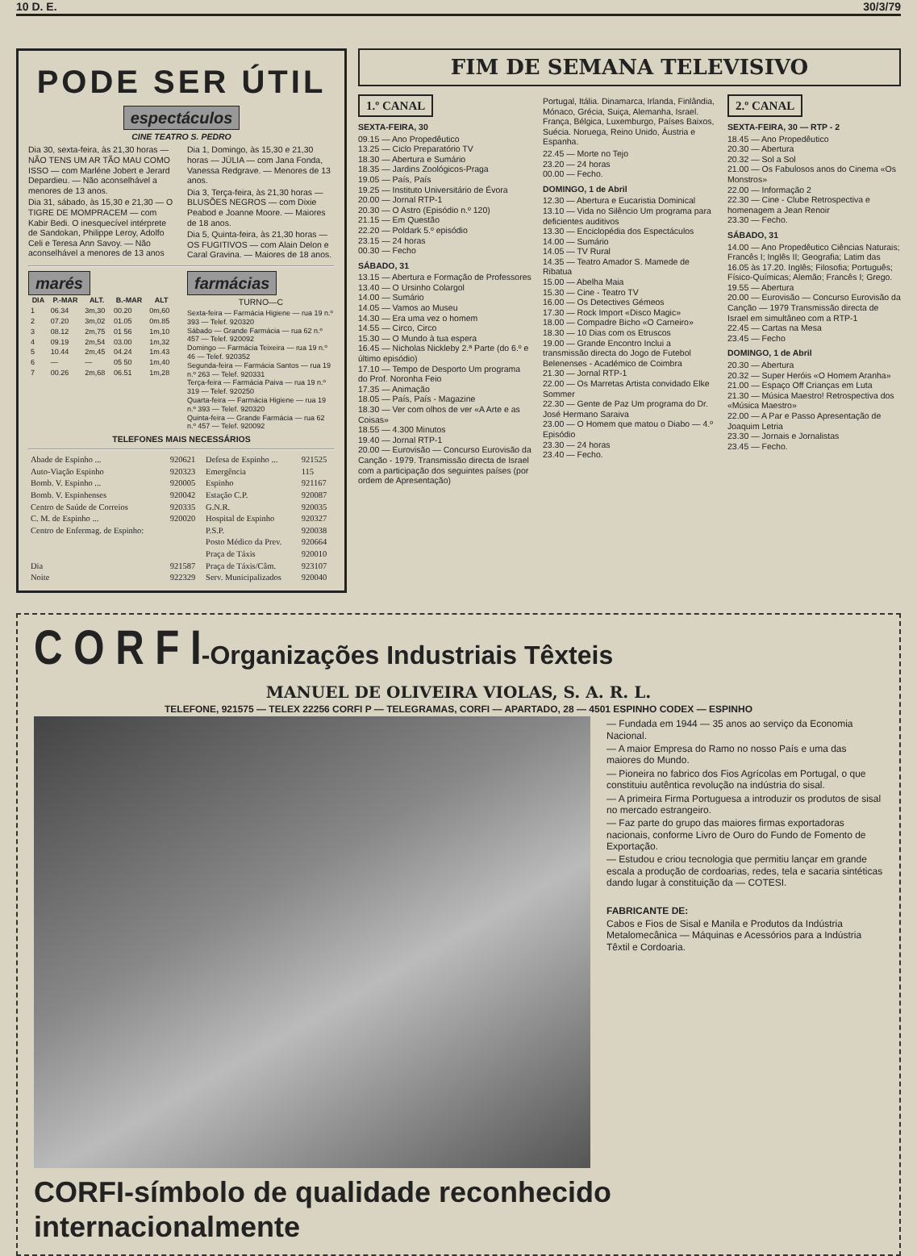10 D. E. 30/3/79
PODE SER ÚTIL
espectáculos
CINE TEATRO S. PEDRO
Dia 30, sexta-feira, às 21,30 horas — NÃO TENS UM AR TÃO MAU COMO ISSO — com Marléne Jobert e Jerard Depardieu. — Não aconselhável a menores de 13 anos.
Dia 31, sábado, às 15,30 e 21,30 — O TIGRE DE MOMPRACEM — com Kabir Bedi. O inesquecível intérprete de Sandokan, Philippe Leroy, Adolfo Celi e Teresa Ann Savoy. — Não aconselhável a menores de 13 anos
Dia 1, Domingo, às 15,30 e 21,30 horas — JÚLIA — com Jana Fonda, Vanessa Redgrave. — Menores de 13 anos.
Dia 3, Terça-feira, às 21,30 horas — BLUSÕES NEGROS — com Dixie Peabod e Joanne Moore. — Maiores de 18 anos.
Dia 5, Quinta-feira, às 21,30 horas — OS FUGITIVOS — com Alain Delon e Caral Gravina. — Maiores de 18 anos.
marés
| DIA | P.-MAR | ALT. | B.-MAR | ALT |
| --- | --- | --- | --- | --- |
| 1 | 06.34 | 3m,30 | 00.20 | 0m,60 |
| 2 | 07.20 | 3m,02 | 01.05 | 0m.85 |
| 3 | 08.12 | 2m,75 | 01 56 | 1m,10 |
| 4 | 09.19 | 2m,54 | 03.00 | 1m,32 |
| 5 | 10.44 | 2m,45 | 04.24 | 1m.43 |
| 6 | — | — | 05 50 | 1m,40 |
| 7 | 00.26 | 2m,68 | 06.51 | 1m,28 |
farmácias
TURNO—C
Sexta-feira — Farmácia Higiene — rua 19 n.º 393 — Telef. 920320
Sábado — Grande Farmácia — rua 62 n.º 457 — Telef. 920092
Domingo — Farmácia Teixeira — rua 19 n.º 46 — Telef. 920352
Segunda-feira — Farmácia Santos — rua 19 n.º 263 — Telef. 920331
Terça-feira — Farmácia Paiva — rua 19 n.º 319 — Telef. 920250
Quarta-feira — Farmácia Higiene — rua 19 n.º 393 — Telef. 920320
Quinta-feira — Grande Farmácia — rua 62 n.º 457 — Telef. 920092
TELEFONES MAIS NECESSÁRIOS
| Abade de Espinho ... | 920621 | Defesa de Espinho ... | 921525 |
| Auto-Viação Espinho | 920323 | Emergência | 115 |
| Bomb. V. Espinho ... | 920005 | Espinho | 921167 |
| Bomb. V. Espinhenses | 920042 | Estação C.P. | 920087 |
| Centro de Saúde de Correios | 920335 | G.N.R. | 920035 |
| C. M. de Espinho ... | 920020 | Hospital de Espinho | 920327 |
| Centro de Enfermag. de Espinho: | | P.S.P. | 920038 |
| | | Posto Médico da Prev. | 920664 |
| | | Praça de Táxis | 920010 |
| Dia | 921587 | Praça de Táxis/Câm. | 923107 |
| Noite | 922329 | Serv. Municipalizados | 920040 |
FIM DE SEMANA TELEVISIVO
1.º CANAL
SEXTA-FEIRA, 30
09.15 — Ano Propedêutico
13.25 — Ciclo Preparatório TV
18.30 — Abertura e Sumário
18.35 — Jardins Zoológicos-Praga
19.05 — País, País
19.25 — Instituto Universitário de Évora
20.00 — Jornal RTP-1
20.30 — O Astro (Episódio n.º 120)
21.15 — Em Questão
22.20 — Poldark 5.º episódio
23.15 — 24 horas
00.30 — Fecho
SÁBADO, 31
13.15 — Abertura e Formação de Professores
13.40 — O Ursinho Colargol
14.00 — Sumário
14.05 — Vamos ao Museu
14.30 — Era uma vez o homem
14.55 — Circo, Circo
15.30 — O Mundo à tua espera
16.45 — Nicholas Nickleby 2.ª Parte (do 6.º e último episódio)
17.10 — Tempo de Desporto Um programa do Prof. Noronha Feio
17.35 — Animação
18.05 — País, País - Magazine
18.30 — Ver com olhos de ver «A Arte e as Coisas»
18.55 — 4.300 Minutos
19.40 — Jornal RTP-1
20.00 — Eurovisão — Concurso Eurovisão da Canção - 1979. Transmissão directa de Israel com a participação dos seguintes países (por ordem de Apresentação)
Portugal, Itália. Dinamarca, Irlanda, Finlândia, Mónaco, Grécia, Suiça, Alemanha, Israel. França, Bélgica, Luxemburgo, Países Baixos, Suécia. Noruega, Reino Unido, Áustria e Espanha.
22.45 — Morte no Tejo
23.20 — 24 horas
00.00 — Fecho.
DOMINGO, 1 de Abril
12.30 — Abertura e Eucaristia Dominical
13.10 — Vida no Silêncio Um programa para deficientes auditivos
13.30 — Enciclopédia dos Espectáculos
14.00 — Sumário
14.05 — TV Rural
14.35 — Teatro Amador S. Mamede de Ribatua
15.00 — Abelha Maia
15.30 — Cine - Teatro TV
16.00 — Os Detectives Gémeos
17.30 — Rock Import «Disco Magic»
18.00 — Compadre Bicho «O Carneiro»
18.30 — 10 Dias com os Etruscos
19.00 — Grande Encontro Inclui a transmissão directa do Jogo de Futebol Belenenses - Académico de Coimbra
21.30 — Jornal RTP-1
22.00 — Os Marretas Artista convidado Elke Sommer
22.30 — Gente de Paz Um programa do Dr. José Hermano Saraiva
23.00 — O Homem que matou o Diabo — 4.º Episódio
23.30 — 24 horas
23.40 — Fecho.
2.º CANAL
SEXTA-FEIRA, 30 — RTP - 2
18.45 — Ano Propedêutico
20.30 — Abertura
20.32 — Sol a Sol
21.00 — Os Fabulosos anos do Cinema «Os Monstros»
22.00 — Informação 2
22.30 — Cine - Clube Retrospectiva e homenagem a Jean Renoir
23.30 — Fecho.
SÁBADO, 31
14.00 — Ano Propedêutico Ciências Naturais; Francês I; Inglês II; Geografia; Latim das 16.05 às 17.20. Inglês; Filosofia; Português; Físico-Químicas; Alemão; Francês I; Grego.
19.55 — Abertura
20.00 — Eurovisão — Concurso Eurovisão da Canção — 1979 Transmissão directa de Israel em simultâneo com a RTP-1
22.45 — Cartas na Mesa
23.45 — Fecho
DOMINGO, 1 de Abril
20.30 — Abertura
20.32 — Super Heróis «O Homem Aranha»
21.00 — Espaço Off Crianças em Luta
21.30 — Música Maestro! Retrospectiva dos «Música Maestro»
22.00 — A Par e Passo Apresentação de Joaquim Letria
23.30 — Jornais e Jornalistas
23.45 — Fecho.
C O R F I-Organizações Industriais Têxteis
MANUEL DE OLIVEIRA VIOLAS, S. A. R. L.
TELEFONE, 921575 — TELEX 22256 CORFI P — TELEGRAMAS, CORFI — APARTADO, 28 — 4501 ESPINHO CODEX — ESPINHO
— Fundada em 1944 — 35 anos ao serviço da Economia Nacional.
— A maior Empresa do Ramo no nosso País e uma das maiores do Mundo.
— Pioneira no fabrico dos Fios Agrícolas em Portugal, o que constituiu autêntica revolução na indústria do sisal.
— A primeira Firma Portuguesa a introduzir os produtos de sisal no mercado estrangeiro.
— Faz parte do grupo das maiores firmas exportadoras nacionais, conforme Livro de Ouro do Fundo de Fomento de Exportação.
— Estudou e criou tecnologia que permitiu lançar em grande escala a produção de cordoarias, redes, tela e sacaria sintéticas dando lugar à constituição da — COTESI.
FABRICANTE DE:
Cabos e Fios de Sisal e Manila e Produtos da Indústria Metalomecânica — Máquinas e Acessórios para a Indústria Têxtil e Cordoaria.
CORFI-símbolo de qualidade reconhecido internacionalmente